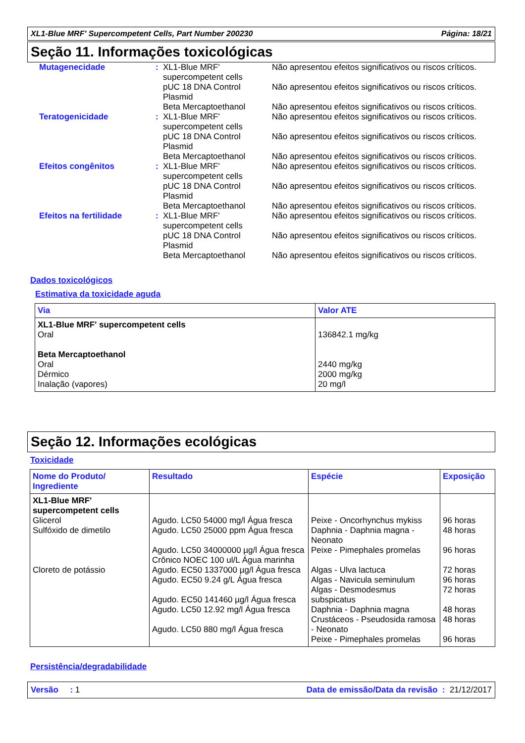XL1-Blue MRF' Supercompetent Cells, Part Number 200230 Página: 18/21
Seção 11. Informações toxicológicas
| Mutagenecidade | : | XL1-Blue MRF' supercompetent cells | Não apresentou efeitos significativos ou riscos críticos. |
| | | pUC 18 DNA Control Plasmid | Não apresentou efeitos significativos ou riscos críticos. |
| | | Beta Mercaptoethanol | Não apresentou efeitos significativos ou riscos críticos. |
| Teratogenicidade | : | XL1-Blue MRF' supercompetent cells | Não apresentou efeitos significativos ou riscos críticos. |
| | | pUC 18 DNA Control Plasmid | Não apresentou efeitos significativos ou riscos críticos. |
| | | Beta Mercaptoethanol | Não apresentou efeitos significativos ou riscos críticos. |
| Efeitos congênitos | : | XL1-Blue MRF' supercompetent cells | Não apresentou efeitos significativos ou riscos críticos. |
| | | pUC 18 DNA Control Plasmid | Não apresentou efeitos significativos ou riscos críticos. |
| | | Beta Mercaptoethanol | Não apresentou efeitos significativos ou riscos críticos. |
| Efeitos na fertilidade | : | XL1-Blue MRF' supercompetent cells | Não apresentou efeitos significativos ou riscos críticos. |
| | | pUC 18 DNA Control Plasmid | Não apresentou efeitos significativos ou riscos críticos. |
| | | Beta Mercaptoethanol | Não apresentou efeitos significativos ou riscos críticos. |
Dados toxicológicos
Estimativa da toxicidade aguda
| Via | Valor ATE |
| --- | --- |
| XL1-Blue MRF' supercompetent cells Oral Beta Mercaptoethanol Oral Dérmico Inalação (vapores) | 136842.1 mg/kg 2440 mg/kg 2000 mg/kg 20 mg/l |
Seção 12. Informações ecológicas
Toxicidade
| Nome do Produto/ Ingrediente | Resultado | Espécie | Exposição |
| --- | --- | --- | --- |
| XL1-Blue MRF' supercompetent cells Glicerol Sulfóxido de dimetilo Cloreto de potássio | Agudo. LC50 54000 mg/l Água fresca Agudo. LC50 25000 ppm Água fresca Agudo. LC50 34000000 µg/l Água fresca Crônico NOEC 100 ul/L Água marinha Agudo. EC50 1337000 µg/l Água fresca Agudo. EC50 9.24 g/L Água fresca Agudo. EC50 141460 µg/l Água fresca Agudo. LC50 12.92 mg/l Água fresca Agudo. LC50 880 mg/l Água fresca | Peixe - Oncorhynchus mykiss Daphnia - Daphnia magna - Neonato Peixe - Pimephales promelas Algas - Ulva lactuca Algas - Navicula seminulum Algas - Desmodesmus subspicatus Daphnia - Daphnia magna Crustáceos - Pseudosida ramosa - Neonato Peixe - Pimephales promelas | 96 horas 48 horas 96 horas 72 horas 96 horas 72 horas 48 horas 48 horas 96 horas |
Persistência/degradabilidade
Versão : 1 Data de emissão/Data da revisão : 21/12/2017